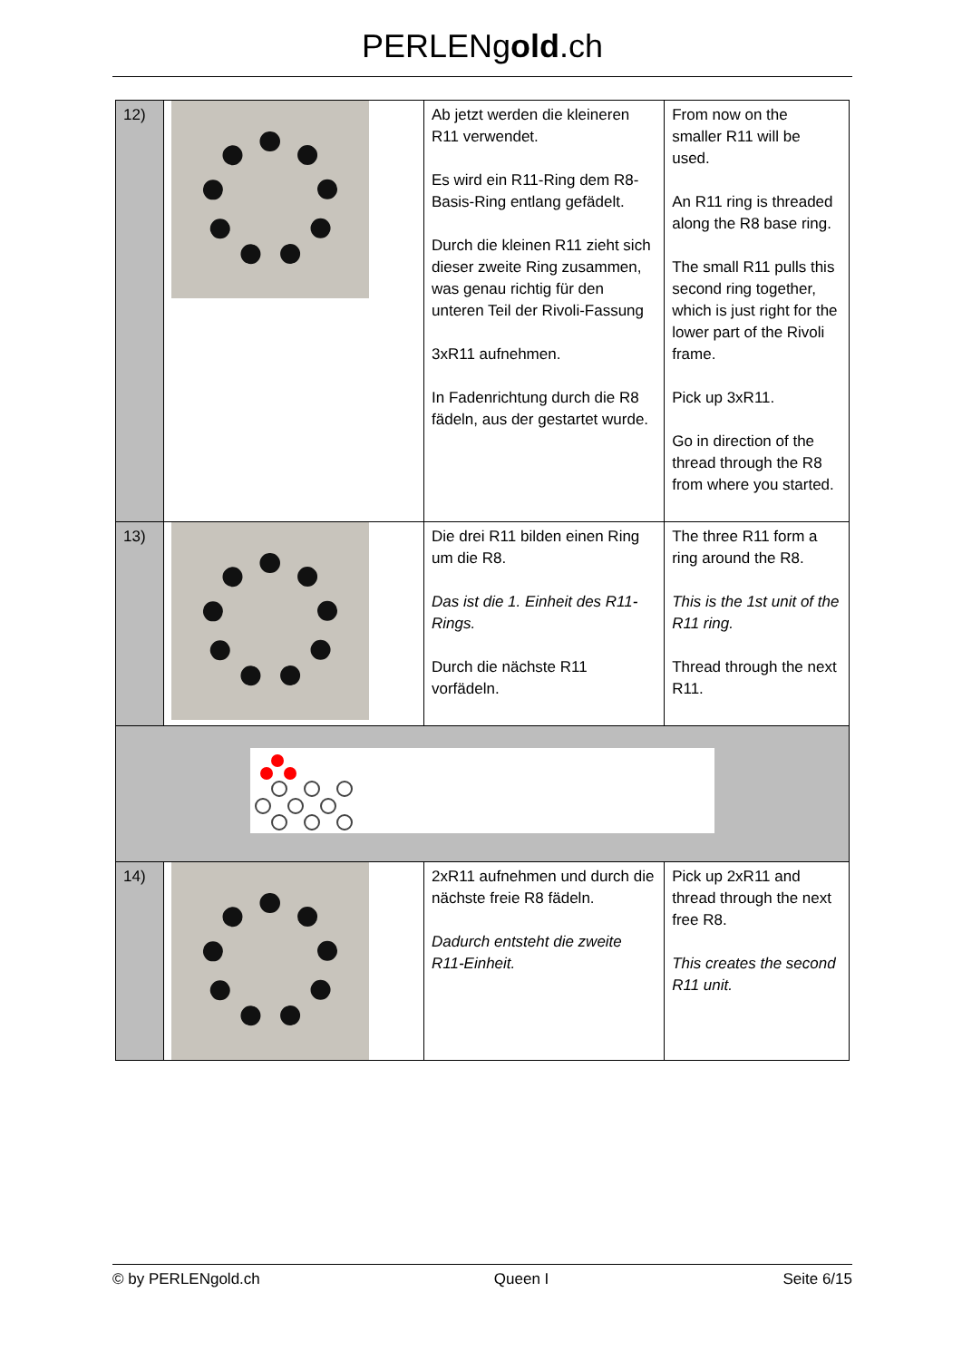PERLENgold.ch
| 12) | | Ab jetzt werden die kleineren R11 verwendet. Es wird ein R11-Ring dem R8-Basis-Ring entlang gefädelt. Durch die kleinen R11 zieht sich dieser zweite Ring zusammen, was genau richtig für den unteren Teil der Rivoli-Fassung 3xR11 aufnehmen. In Fadenrichtung durch die R8 fädeln, aus der gestartet wurde. | From now on the smaller R11 will be used. An R11 ring is threaded along the R8 base ring. The small R11 pulls this second ring together, which is just right for the lower part of the Rivoli frame. Pick up 3xR11. Go in direction of the thread through the R8 from where you started. |
| 13) | | Die drei R11 bilden einen Ring um die R8. Das ist die 1. Einheit des R11-Rings. Durch die nächste R11 vorfädeln. | The three R11 form a ring around the R8. This is the 1st unit of the R11 ring. Thread through the next R11. |
| 14) | | 2xR11 aufnehmen und durch die nächste freie R8 fädeln. Dadurch entsteht die zweite R11-Einheit. | Pick up 2xR11 and thread through the next free R8. This creates the second R11 unit. |
© by PERLENgold.ch Queen I Seite 6/15